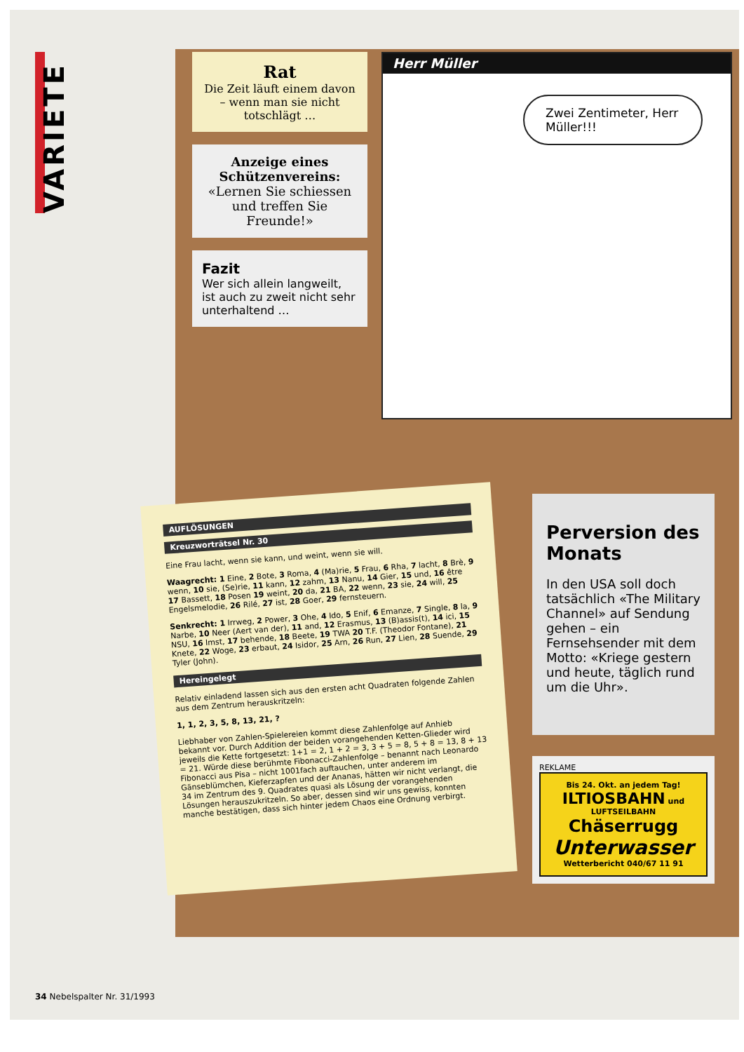VARIETE
Rat
Die Zeit läuft einem davon – wenn man sie nicht totschlägt …
Anzeige eines Schützenvereins:
«Lernen Sie schiessen und treffen Sie Freunde!»
Fazit
Wer sich allein langweilt, ist auch zu zweit nicht sehr unterhaltend …
Herr Müller
Zwei Zentimeter, Herr Müller!!!
AUFLÖSUNGEN
Kreuzworträtsel Nr. 30
Eine Frau lacht, wenn sie kann, und weint, wenn sie will.
Waagrecht: 1 Eine, 2 Bote, 3 Roma, 4 (Ma)rie, 5 Frau, 6 Rha, 7 lacht, 8 Brè, 9 wenn, 10 sie, (Se)rie, 11 kann, 12 zahm, 13 Nanu, 14 Gier, 15 und, 16 être 17 Bassett, 18 Posen 19 weint, 20 da, 21 BA, 22 wenn, 23 sie, 24 will, 25 Engelsmelodie, 26 Rilé, 27 ist, 28 Goer, 29 fernsteuern.
Senkrecht: 1 Irrweg, 2 Power, 3 Ohe, 4 Ido, 5 Enif, 6 Emanze, 7 Single, 8 la, 9 Narbe, 10 Neer (Aert van der), 11 and, 12 Erasmus, 13 (B)assis(t), 14 ici, 15 NSU, 16 Imst, 17 behende, 18 Beete, 19 TWA 20 T.F. (Theodor Fontane), 21 Knete, 22 Woge, 23 erbaut, 24 Isidor, 25 Arn, 26 Run, 27 Lien, 28 Suende, 29 Tyler (John).
Hereingelegt
Relativ einladend lassen sich aus den ersten acht Quadraten folgende Zahlen aus dem Zentrum herauskritzeln:
1, 1, 2, 3, 5, 8, 13, 21, ?
Liebhaber von Zahlen-Spielereien kommt diese Zahlenfolge auf Anhieb bekannt vor. Durch Addition der beiden vorangehenden Ketten-Glieder wird jeweils die Kette fortgesetzt: 1+1 = 2, 1 + 2 = 3, 3 + 5 = 8, 5 + 8 = 13, 8 + 13 = 21. Würde diese berühmte Fibonacci-Zahlenfolge – benannt nach Leonardo Fibonacci aus Pisa – nicht 1001fach auftauchen, unter anderem im Gänseblümchen, Kieferzapfen und der Ananas, hätten wir nicht verlangt, die 34 im Zentrum des 9. Quadrates quasi als Lösung der vorangehenden Lösungen herauszukritzeln. So aber, dessen sind wir uns gewiss, konnten manche bestätigen, dass sich hinter jedem Chaos eine Ordnung verbirgt.
Perversion des Monats
In den USA soll doch tatsächlich «The Military Channel» auf Sendung gehen – ein Fernsehsender mit dem Motto: «Kriege gestern und heute, täglich rund um die Uhr».
REKLAME
Bis 24. Okt. an jedem Tag!
ILTIOSBAHN und
LUFTSEILBAHN
Chäserrugg
Unterwasser
Wetterbericht 040/67 11 91
34 Nebelspalter Nr. 31/1993